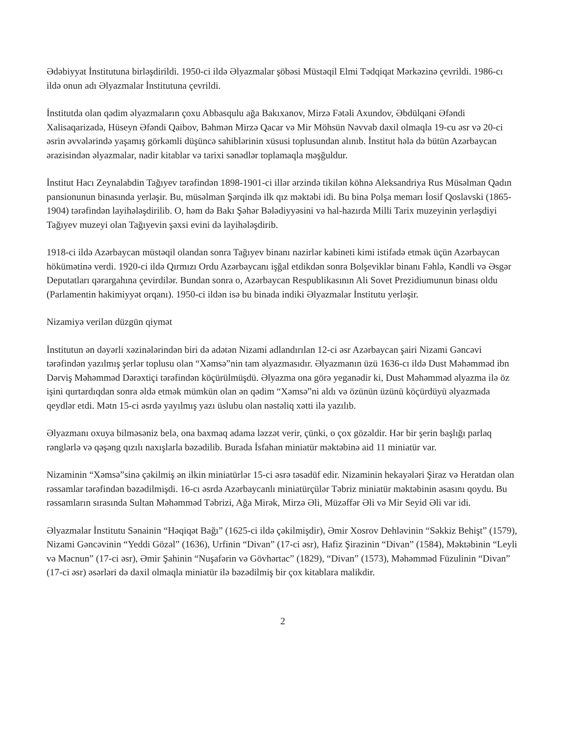Ədəbiyyat İnstitutuna birləşdirildi. 1950-ci ildə Əlyazmalar şöbəsi Müstəqil Elmi Tədqiqat Mərkəzinə çevrildi. 1986-cı ildə onun adı Əlyazmalar İnstitutuna çevrildi.
İnstitutda olan qədim əlyazmaların çoxu Abbasqulu ağa Bakıxanov, Mirzə Fətəli Axundov, Əbdülqani Əfəndi Xalisaqarizadə, Hüseyn Əfəndi Qaibov, Bəhmən Mirzə Qacar və Mir Möhsün Nəvvab daxil olmaqla 19-cu əsr və 20-ci əsrin əvvələrində yaşamış görkəmli düşüncə sahiblərinin xüsusi toplusundan alınıb. İnstitut hələ də bütün Azərbaycan ərazisindən əlyazmalar, nadir kitablar və tarixi sənədlər toplamaqla məşğuldur.
İnstitut Hacı Zeynalabdin Tağıyev tərəfindən 1898-1901-ci illər ərzində tikilən köhnə Aleksandriya Rus Müsəlman Qadın pansionunun binasında yerləşir. Bu, müsəlman Şərqində ilk qız məktəbi idi. Bu bina Polşa memarı İosif Qoslavski (1865-1904) tərəfindən layihələşdirilib. O, həm də Bakı Şəhər Bələdiyyəsini və hal-hazırda Milli Tarix muzeyinin yerləşdiyi Tağıyev muzeyi olan Tağıyevin şəxsi evini də layihələşdirib.
1918-ci ildə Azərbaycan müstəqil olandan sonra Tağıyev binanı nazirlər kabineti kimi istifadə etmək üçün Azərbaycan hökümətinə verdi. 1920-ci ildə Qırmızı Ordu Azərbaycanı işğal etdikdən sonra Bolşeviklər binanı Fəhlə, Kəndli və Əsgər Deputatları qərargahına çevirdilər. Bundan sonra o, Azərbaycan Respublikasının Ali Sovet Prezidiumunun binası oldu (Parlamentin hakimiyyət orqanı). 1950-ci ildən isə bu binada indiki Əlyazmalar İnstitutu yerləşir.
Nizamiyə verilən düzgün qiymət
İnstitutun ən dəyərli xəzinələrindən biri də adətən Nizami adlandırılan 12-ci əsr Azərbaycan şairi Nizami Gəncəvi tərəfindən yazılmış şerlər toplusu olan “Xəmsə”nin tam əlyazmasıdır. Əlyazmanın üzü 1636-cı ildə Dust Məhəmməd ibn Dərviş Məhəmməd Dərəxtiçi tərəfindən köçürülmüşdü. Əlyazma ona görə yeganədir ki, Dust Məhəmməd əlyazma ilə öz işini qurtardıqdan sonra əldə etmək mümkün olan ən qədim “Xəmsə”ni aldı və özünün üzünü köçürdüyü əlyazmada qeydlər etdi. Mətn 15-ci əsrdə yayılmış yazı üslubu olan nəstəliq xətti ilə yazılıb.
Əlyazmanı oxuya bilməsəniz belə, ona baxmaq adama ləzzət verir, çünki, o çox gözəldir. Hər bir şerin başlığı parlaq rənglərlə və qəşəng qızılı naxışlarla bəzədilib. Burada İsfahan miniatür məktəbinə aid 11 miniatür var.
Nizaminin “Xəmsə”sinə çəkilmiş ən ilkin miniatürlər 15-ci əsrə təsadüf edir. Nizaminin hekayələri Şiraz və Heratdan olan rəssamlar tərəfindən bəzədilmişdi. 16-cı əsrdə Azərbaycanlı miniatürçülər Təbriz miniatür məktəbinin əsasını qoydu. Bu rəssamların sırasında Sultan Məhəmməd Təbrizi, Ağa Mirək, Mirzə Əli, Müzəffər Əli və Mir Seyid Əli var idi.
Əlyazmalar İnstitutu Sənainin “Həqiqət Bağı” (1625-ci ildə çəkilmişdir), Əmir Xosrov Dehləvinin “Səkkiz Behişt” (1579), Nizami Gəncəvinin “Yeddi Gözəl” (1636), Urfinin “Divan” (17-ci əsr), Hafiz Şirazinin “Divan” (1584), Məktəbinin “Leyli və Məcnun” (17-ci əsr), Əmir Şahinin “Nuşafərin və Gövhərtac” (1829), “Divan” (1573), Məhəmməd Füzulinin “Divan” (17-ci əsr) əsərləri də daxil olmaqla miniatür ilə bəzədilmiş bir çox kitablara malikdir.
2